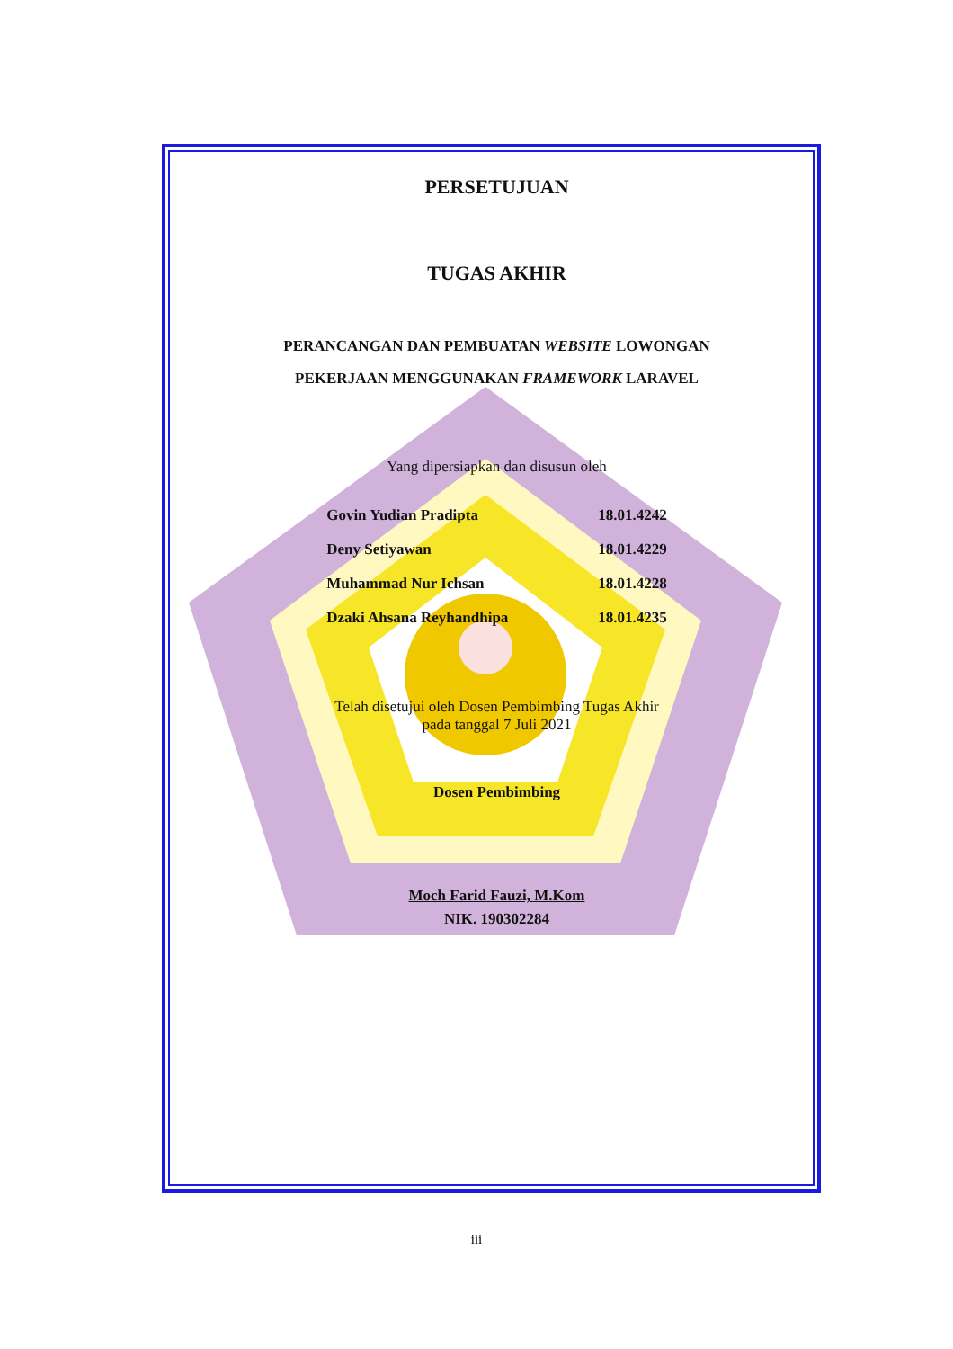PERSETUJUAN
TUGAS AKHIR
PERANCANGAN DAN PEMBUATAN WEBSITE LOWONGAN
PEKERJAAN MENGGUNAKAN FRAMEWORK LARAVEL
Yang dipersiapkan dan disusun oleh
| Govin Yudian Pradipta | 18.01.4242 |
| Deny Setiyawan | 18.01.4229 |
| Muhammad Nur Ichsan | 18.01.4228 |
| Dzaki Ahsana Reyhandhipa | 18.01.4235 |
Telah disetujui oleh Dosen Pembimbing Tugas Akhir
pada tanggal 7 Juli 2021
Dosen Pembimbing
Moch Farid Fauzi, M.Kom
NIK. 190302284
iii